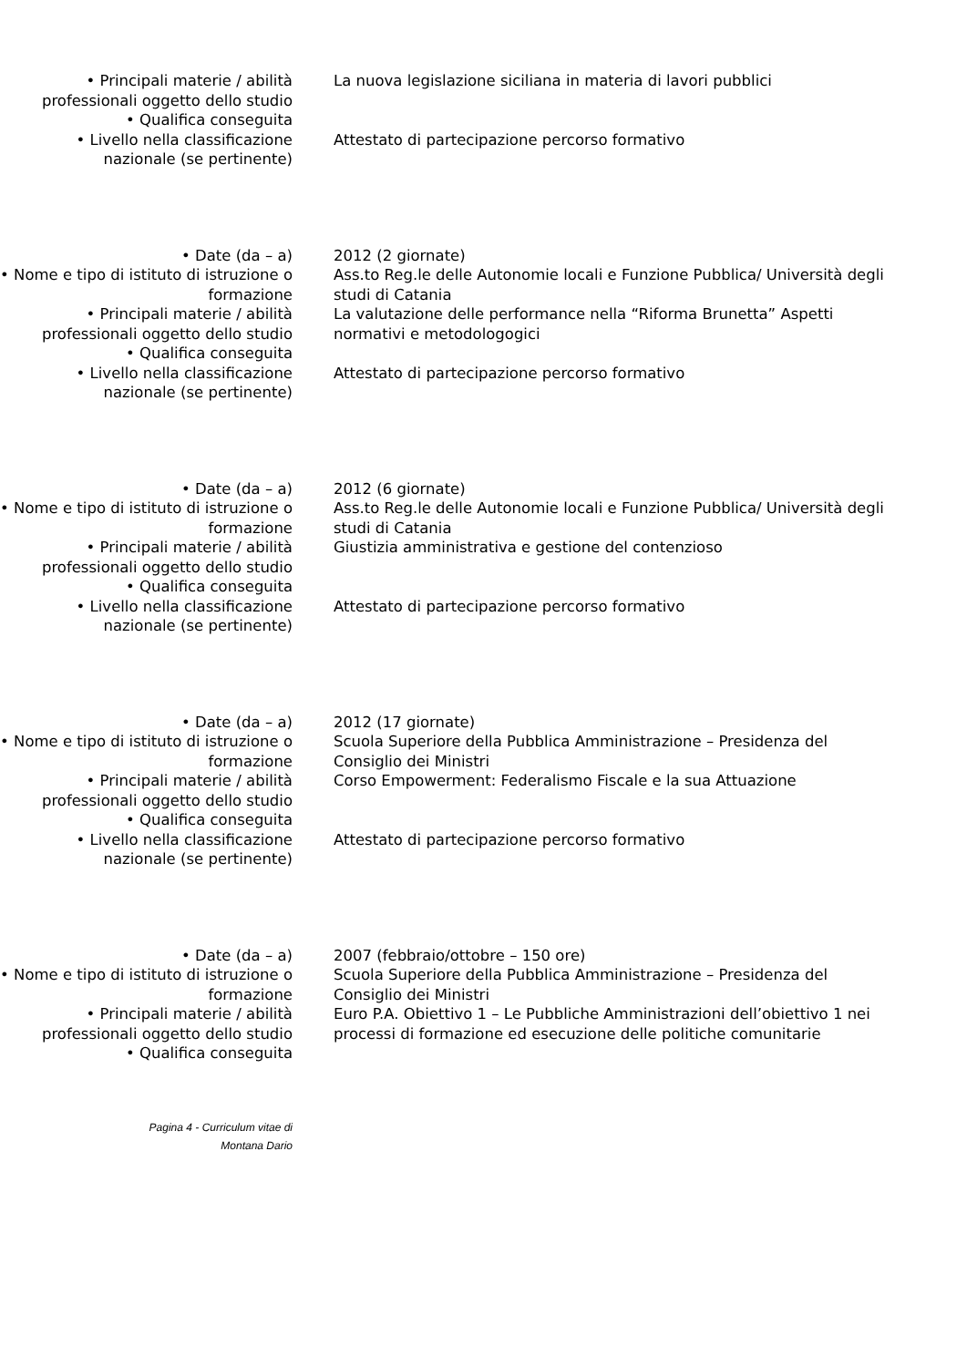• Principali materie / abilità professionali oggetto dello studio
La nuova legislazione siciliana in materia di lavori pubblici
• Qualifica conseguita
• Livello nella classificazione nazionale (se pertinente)
Attestato di partecipazione percorso formativo
• Date (da – a) 2012 (2 giornate)
• Nome e tipo di istituto di istruzione o formazione
Ass.to Reg.le delle Autonomie locali e Funzione Pubblica/ Università degli studi di Catania
• Principali materie / abilità professionali oggetto dello studio
La valutazione delle performance nella “Riforma Brunetta” Aspetti normativi e metodologogici
• Qualifica conseguita
• Livello nella classificazione nazionale (se pertinente)
Attestato di partecipazione percorso formativo
• Date (da – a) 2012 (6 giornate)
• Nome e tipo di istituto di istruzione o formazione
Ass.to Reg.le delle Autonomie locali e Funzione Pubblica/ Università degli studi di Catania
• Principali materie / abilità professionali oggetto dello studio
Giustizia amministrativa e gestione del contenzioso
• Qualifica conseguita
• Livello nella classificazione nazionale (se pertinente)
Attestato di partecipazione percorso formativo
• Date (da – a) 2012 (17 giornate)
• Nome e tipo di istituto di istruzione o formazione
Scuola Superiore della Pubblica Amministrazione – Presidenza del Consiglio dei Ministri
• Principali materie / abilità professionali oggetto dello studio
Corso Empowerment: Federalismo Fiscale e la sua Attuazione
• Qualifica conseguita
• Livello nella classificazione nazionale (se pertinente)
Attestato di partecipazione percorso formativo
• Date (da – a) 2007 (febbraio/ottobre – 150 ore)
• Nome e tipo di istituto di istruzione o formazione
Scuola Superiore della Pubblica Amministrazione – Presidenza del Consiglio dei Ministri
• Principali materie / abilità professionali oggetto dello studio
Euro P.A. Obiettivo 1 – Le Pubbliche Amministrazioni dell’obiettivo 1 nei processi di formazione ed esecuzione delle politiche comunitarie
• Qualifica conseguita
Pagina 4 - Curriculum vitae di
Montana Dario